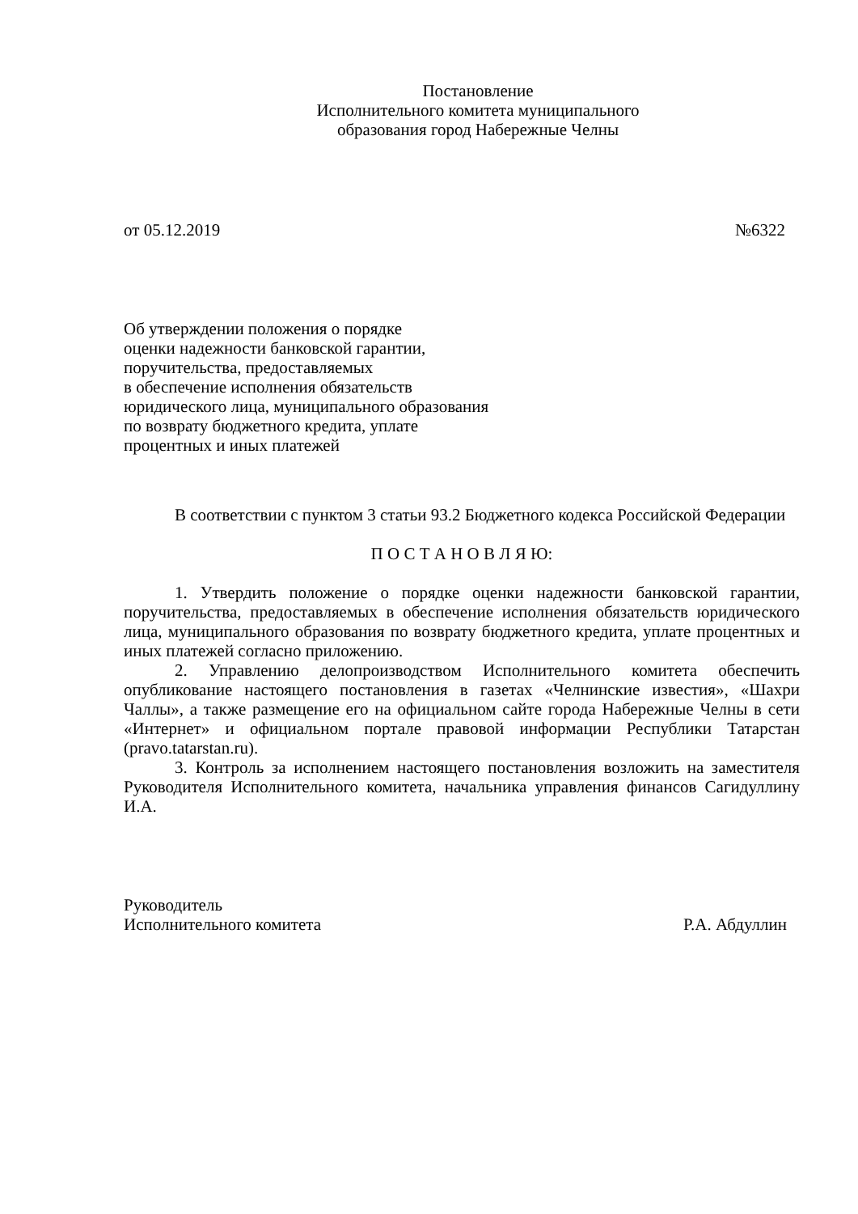Постановление
Исполнительного комитета муниципального
образования город Набережные Челны
от 05.12.2019 №6322
Об утверждении положения о порядке
оценки надежности банковской гарантии,
поручительства, предоставляемых
в обеспечение исполнения обязательств
юридического лица, муниципального образования
по возврату бюджетного кредита, уплате
процентных и иных платежей
В соответствии с пунктом 3 статьи 93.2 Бюджетного кодекса Российской Федерации
П О С Т А Н О В Л Я Ю:
1. Утвердить положение о порядке оценки надежности банковской гарантии, поручительства, предоставляемых в обеспечение исполнения обязательств юридического лица, муниципального образования по возврату бюджетного кредита, уплате процентных и иных платежей согласно приложению.
2. Управлению делопроизводством Исполнительного комитета обеспечить опубликование настоящего постановления в газетах «Челнинские известия», «Шахри Чаллы», а также размещение его на официальном сайте города Набережные Челны в сети «Интернет» и официальном портале правовой информации Республики Татарстан (pravo.tatarstan.ru).
3. Контроль за исполнением настоящего постановления возложить на заместителя Руководителя Исполнительного комитета, начальника управления финансов Сагидуллину И.А.
Руководитель
Исполнительного комитета Р.А. Абдуллин